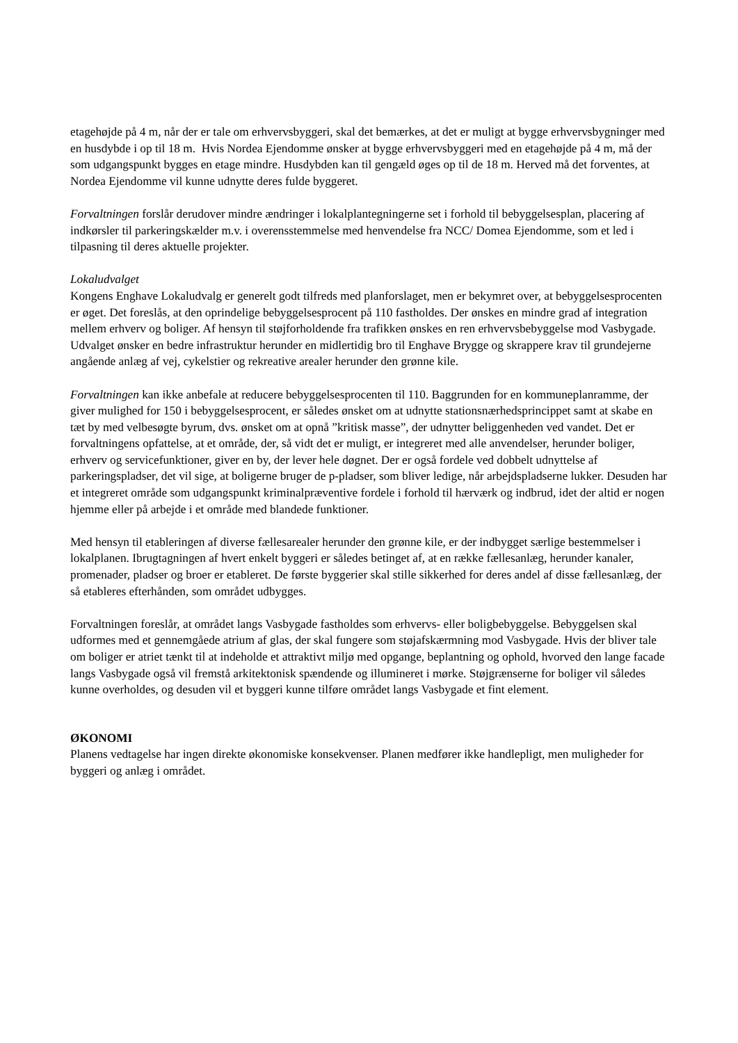etagehøjde på 4 m, når der er tale om erhvervsbyggeri, skal det bemærkes, at det er muligt at bygge erhvervsbygninger med en husdybde i op til 18 m. Hvis Nordea Ejendomme ønsker at bygge erhvervsbyggeri med en etagehøjde på 4 m, må der som udgangspunkt bygges en etage mindre. Husdybden kan til gengæld øges op til de 18 m. Herved må det forventes, at Nordea Ejendomme vil kunne udnytte deres fulde byggeret.
Forvaltningen forslår derudover mindre ændringer i lokalplantegningerne set i forhold til bebyggelsesplan, placering af indkørsler til parkeringskælder m.v. i overensstemmelse med henvendelse fra NCC/ Domea Ejendomme, som et led i tilpasning til deres aktuelle projekter.
Lokaludvalget
Kongens Enghave Lokaludvalg er generelt godt tilfreds med planforslaget, men er bekymret over, at bebyggelsesprocenten er øget. Det foreslås, at den oprindelige bebyggelsesprocent på 110 fastholdes. Der ønskes en mindre grad af integration mellem erhverv og boliger. Af hensyn til støjforholdende fra trafikken ønskes en ren erhvervsbebyggelse mod Vasbygade. Udvalget ønsker en bedre infrastruktur herunder en midlertidig bro til Enghave Brygge og skrappere krav til grundejerne angående anlæg af vej, cykelstier og rekreative arealer herunder den grønne kile.
Forvaltningen kan ikke anbefale at reducere bebyggelsesprocenten til 110. Baggrunden for en kommuneplanramme, der giver mulighed for 150 i bebyggelsesprocent, er således ønsket om at udnytte stationsnærhedsprincippet samt at skabe en tæt by med velbesøgte byrum, dvs. ønsket om at opnå ”kritisk masse”, der udnytter beliggenheden ved vandet. Det er forvaltningens opfattelse, at et område, der, så vidt det er muligt, er integreret med alle anvendelser, herunder boliger, erhverv og servicefunktioner, giver en by, der lever hele døgnet. Der er også fordele ved dobbelt udnyttelse af parkeringspladser, det vil sige, at boligerne bruger de p-pladser, som bliver ledige, når arbejdspladserne lukker. Desuden har et integreret område som udgangspunkt kriminalpræventive fordele i forhold til hærværk og indbrud, idet der altid er nogen hjemme eller på arbejde i et område med blandede funktioner.
Med hensyn til etableringen af diverse fællesarealer herunder den grønne kile, er der indbygget særlige bestemmelser i lokalplanen. Ibrugtagningen af hvert enkelt byggeri er således betinget af, at en række fællesanlæg, herunder kanaler, promenader, pladser og broer er etableret. De første byggerier skal stille sikkerhed for deres andel af disse fællesanlæg, der så etableres efterhånden, som området udbygges.
Forvaltningen foreslår, at området langs Vasbygade fastholdes som erhvervs- eller boligbebyggelse. Bebyggelsen skal udformes med et gennemgåede atrium af glas, der skal fungere som støjafskærmning mod Vasbygade. Hvis der bliver tale om boliger er atriet tænkt til at indeholde et attraktivt miljø med opgange, beplantning og ophold, hvorved den lange facade langs Vasbygade også vil fremstå arkitektonisk spændende og illumineret i mørke. Støjgrænserne for boliger vil således kunne overholdes, og desuden vil et byggeri kunne tilføre området langs Vasbygade et fint element.
ØKONOMI
Planens vedtagelse har ingen direkte økonomiske konsekvenser. Planen medfører ikke handlepligt, men muligheder for byggeri og anlæg i området.